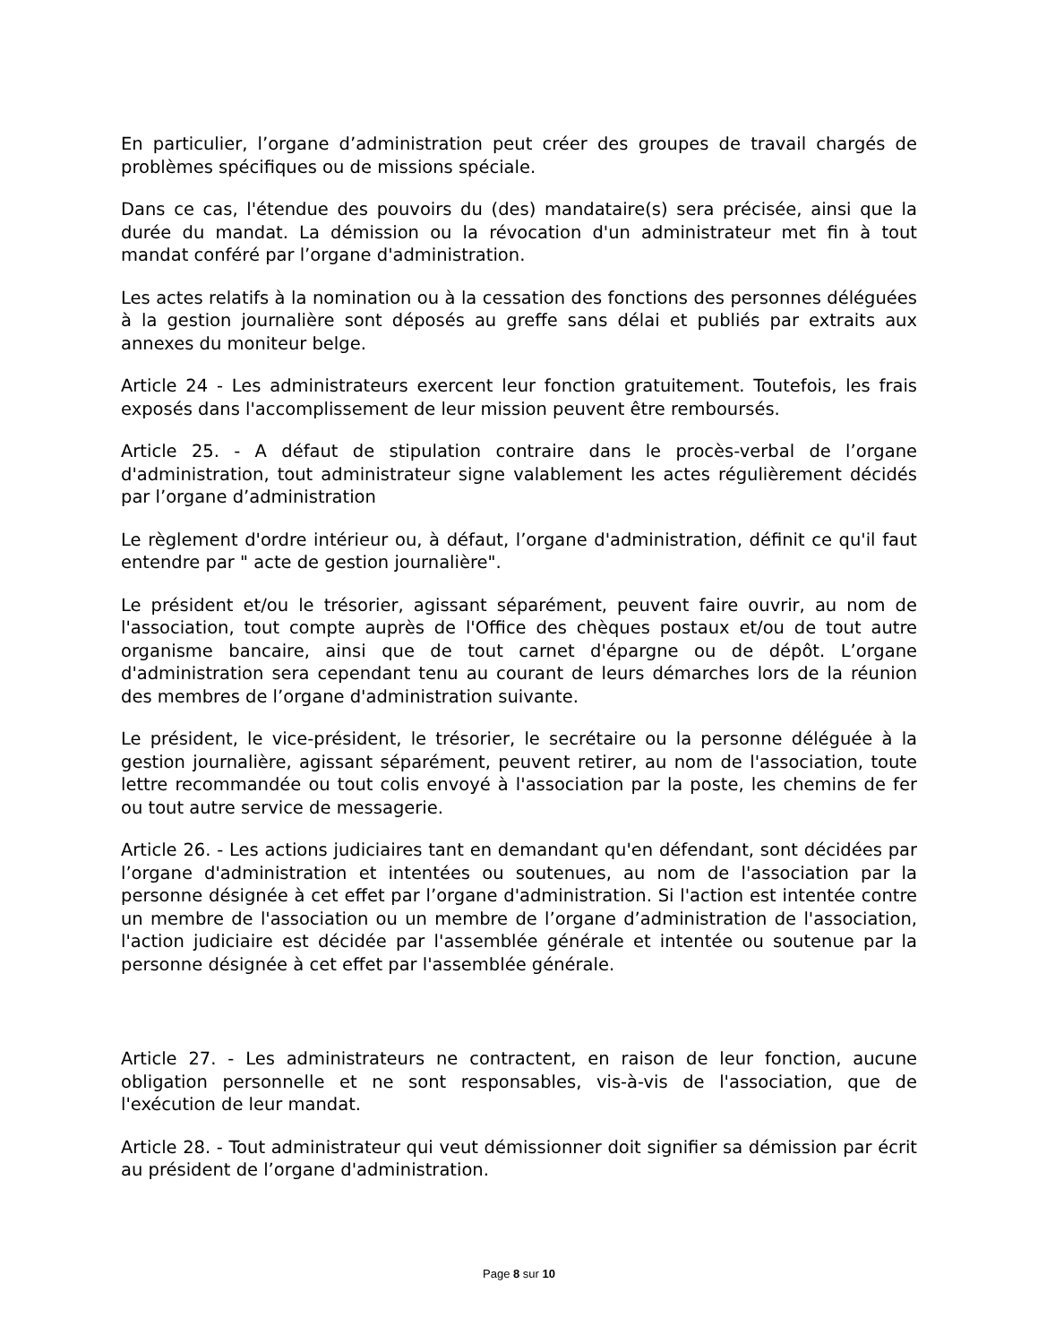En particulier, l’organe d’administration peut créer des groupes de travail chargés de problèmes spécifiques ou de missions spéciale.
Dans ce cas, l'étendue des pouvoirs du (des) mandataire(s) sera précisée, ainsi que la durée du mandat. La démission ou la révocation d'un administrateur met fin à tout mandat conféré par l’organe d'administration.
Les actes relatifs à la nomination ou à la cessation des fonctions des personnes déléguées à la gestion journalière sont déposés au greffe sans délai et publiés par extraits aux annexes du moniteur belge.
Article 24 - Les administrateurs exercent leur fonction gratuitement. Toutefois, les frais exposés dans l'accomplissement de leur mission peuvent être remboursés.
Article 25. - A défaut de stipulation contraire dans le procès-verbal de l’organe d'administration, tout administrateur signe valablement les actes régulièrement décidés par l’organe d’administration
Le règlement d'ordre intérieur ou, à défaut, l’organe d'administration, définit ce qu'il faut entendre par " acte de gestion journalière".
Le président et/ou le trésorier, agissant séparément, peuvent faire ouvrir, au nom de l'association, tout compte auprès de l'Office des chèques postaux et/ou de tout autre organisme bancaire, ainsi que de tout carnet d'épargne ou de dépôt. L’organe d'administration sera cependant tenu au courant de leurs démarches lors de la réunion des membres de l’organe d'administration suivante.
Le président, le vice-président, le trésorier, le secrétaire ou la personne déléguée à la gestion journalière, agissant séparément, peuvent retirer, au nom de l'association, toute lettre recommandée ou tout colis envoyé à l'association par la poste, les chemins de fer ou tout autre service de messagerie.
Article 26. - Les actions judiciaires tant en demandant qu'en défendant, sont décidées par l’organe d'administration et intentées ou soutenues, au nom de l'association par la personne désignée à cet effet par l’organe d'administration. Si l'action est intentée contre un membre de l'association ou un membre de l’organe d’administration de l'association, l'action judiciaire est décidée par l'assemblée générale et intentée ou soutenue par la personne désignée à cet effet par l'assemblée générale.
Article 27. - Les administrateurs ne contractent, en raison de leur fonction, aucune obligation personnelle et ne sont responsables, vis-à-vis de l'association, que de l'exécution de leur mandat.
Article 28. - Tout administrateur qui veut démissionner doit signifier sa démission par écrit au président de l’organe d'administration.
Page 8 sur 10